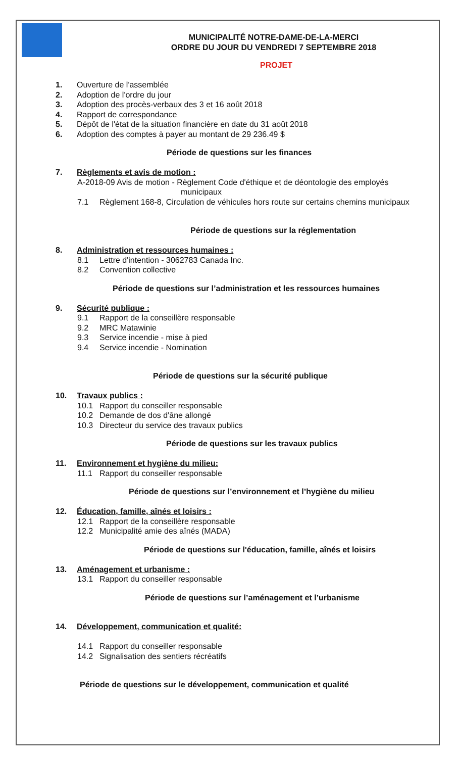MUNICIPALITÉ NOTRE-DAME-DE-LA-MERCI
ORDRE DU JOUR DU VENDREDI 7 SEPTEMBRE 2018
PROJET
1. Ouverture de l'assemblée
2. Adoption de l'ordre du jour
3. Adoption des procès-verbaux des 3 et 16 août 2018
4. Rapport de correspondance
5. Dépôt de l'état de la situation financière en date du 31 août 2018
6. Adoption des comptes à payer au montant de 29 236.49 $
Période de questions sur les finances
7. Règlements et avis de motion :
A-2018-09 Avis de motion - Règlement Code d'éthique et de déontologie des employés
municipaux
7.1 Règlement 168-8, Circulation de véhicules hors route sur certains chemins municipaux
Période de questions sur la réglementation
8. Administration et ressources humaines :
8.1 Lettre d'intention - 3062783 Canada Inc.
8.2 Convention collective
Période de questions sur l’administration et les ressources humaines
9. Sécurité publique :
9.1 Rapport de la conseillère responsable
9.2 MRC Matawinie
9.3 Service incendie - mise à pied
9.4 Service incendie - Nomination
Période de questions sur la sécurité publique
10. Travaux publics :
10.1 Rapport du conseiller responsable
10.2 Demande de dos d'âne allongé
10.3 Directeur du service des travaux publics
Période de questions sur les travaux publics
11. Environnement et hygiène du milieu:
11.1 Rapport du conseiller responsable
Période de questions sur l’environnement et l’hygiène du milieu
12. Éducation, famille, aînés et loisirs :
12.1 Rapport de la conseillère responsable
12.2 Municipalité amie des aînés (MADA)
Période de questions sur l'éducation, famille, aînés et loisirs
13. Aménagement et urbanisme :
13.1 Rapport du conseiller responsable
Période de questions sur l’aménagement et l’urbanisme
14. Développement, communication et qualité:
14.1 Rapport du conseiller responsable
14.2 Signalisation des sentiers récréatifs
Période de questions sur le développement, communication et qualité